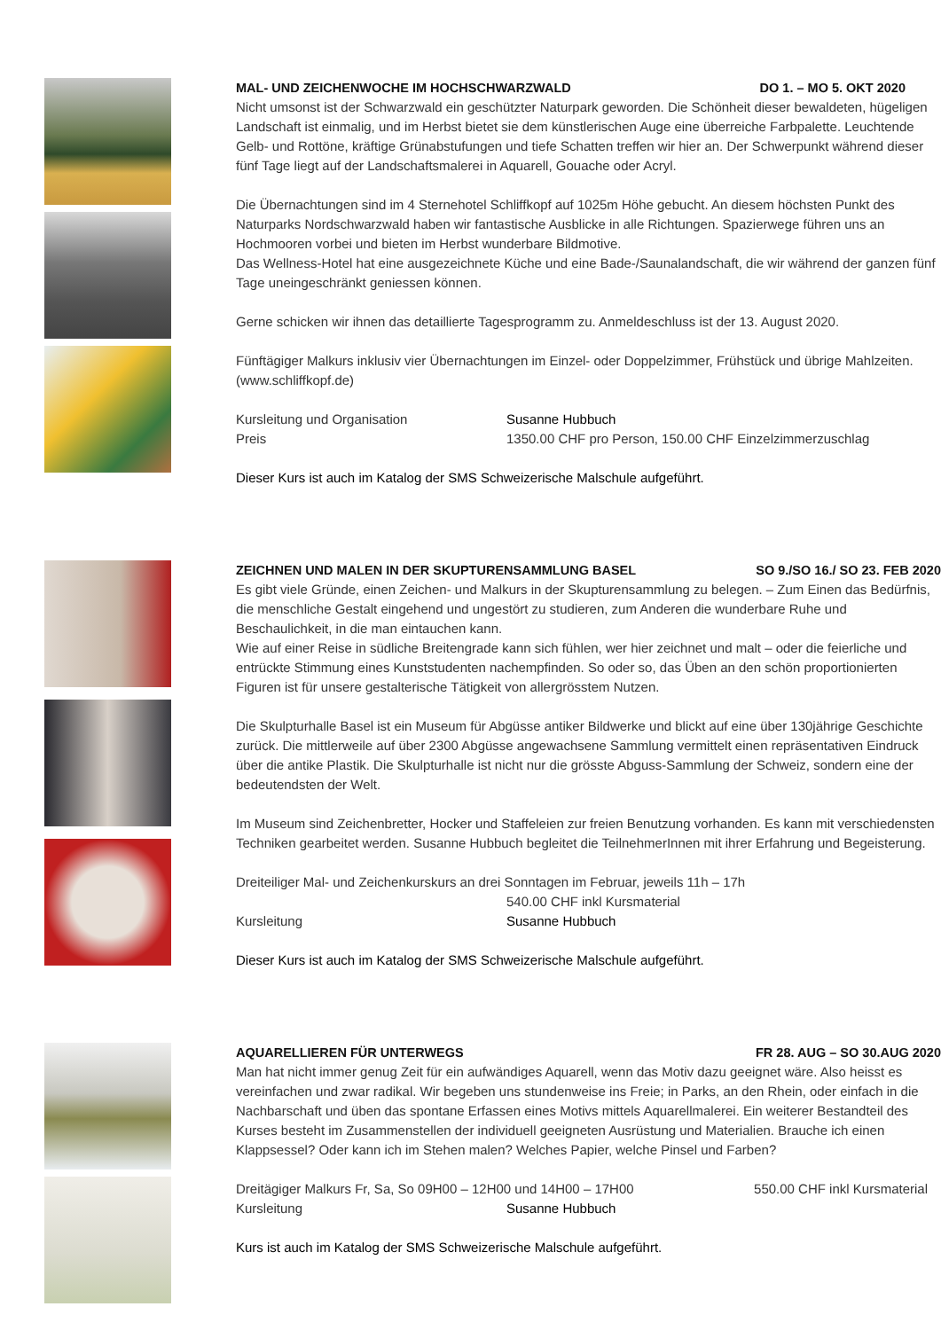MAL- UND ZEICHENWOCHE IM HOCHSCHWARZWALD DO 1. – MO 5. OKT 2020
Nicht umsonst ist der Schwarzwald ein geschützter Naturpark geworden. Die Schönheit dieser bewaldeten, hügeligen Landschaft ist einmalig, und im Herbst bietet sie dem künstlerischen Auge eine überreiche Farbpalette. Leuchtende Gelb- und Rottöne, kräftige Grünabstufungen und tiefe Schatten treffen wir hier an. Der Schwerpunkt während dieser fünf Tage liegt auf der Landschaftsmalerei in Aquarell, Gouache oder Acryl.
Die Übernachtungen sind im 4 Sternehotel Schliffkopf auf 1025m Höhe gebucht. An diesem höchsten Punkt des Naturparks Nordschwarzwald haben wir fantastische Ausblicke in alle Richtungen. Spazierwege führen uns an Hochmooren vorbei und bieten im Herbst wunderbare Bildmotive.
Das Wellness-Hotel hat eine ausgezeichnete Küche und eine Bade-/Saunalandschaft, die wir während der ganzen fünf Tage uneingeschränkt geniessen können.
Gerne schicken wir ihnen das detaillierte Tagesprogramm zu. Anmeldeschluss ist der 13. August 2020.
Fünftägiger Malkurs inklusiv vier Übernachtungen im Einzel- oder Doppelzimmer, Frühstück und übrige Mahlzeiten. (www.schliffkopf.de)
Kursleitung und Organisation Susanne Hubbuch
Preis 1350.00 CHF pro Person, 150.00 CHF Einzelzimmerzuschlag
Dieser Kurs ist auch im Katalog der SMS Schweizerische Malschule aufgeführt.
ZEICHNEN UND MALEN IN DER SKUPTURENSAMMLUNG BASEL SO 9./SO 16./ SO 23. FEB 2020
Es gibt viele Gründe, einen Zeichen- und Malkurs in der Skupturensammlung zu belegen. – Zum Einen das Bedürfnis, die menschliche Gestalt eingehend und ungestört zu studieren, zum Anderen die wunderbare Ruhe und Beschaulichkeit, in die man eintauchen kann.
Wie auf einer Reise in südliche Breitengrade kann sich fühlen, wer hier zeichnet und malt – oder die feierliche und entrückte Stimmung eines Kunststudenten nachempfinden. So oder so, das Üben an den schön proportionierten Figuren ist für unsere gestalterische Tätigkeit von allergrösstem Nutzen.
Die Skulpturhalle Basel ist ein Museum für Abgüsse antiker Bildwerke und blickt auf eine über 130jährige Geschichte zurück. Die mittlerweile auf über 2300 Abgüsse angewachsene Sammlung vermittelt einen repräsentativen Eindruck über die antike Plastik. Die Skulpturhalle ist nicht nur die grösste Abguss-Sammlung der Schweiz, sondern eine der bedeutendsten der Welt.
Im Museum sind Zeichenbretter, Hocker und Staffeleien zur freien Benutzung vorhanden. Es kann mit verschiedensten Techniken gearbeitet werden. Susanne Hubbuch begleitet die TeilnehmerInnen mit ihrer Erfahrung und Begeisterung.
Dreiteiliger Mal- und Zeichenkurskurs an drei Sonntagen im Februar, jeweils 11h – 17h
540.00 CHF inkl Kursmaterial
Kursleitung Susanne Hubbuch
Dieser Kurs ist auch im Katalog der SMS Schweizerische Malschule aufgeführt.
AQUARELLIEREN FÜR UNTERWEGS FR 28. AUG – SO 30.AUG 2020
Man hat nicht immer genug Zeit für ein aufwändiges Aquarell, wenn das Motiv dazu geeignet wäre. Also heisst es vereinfachen und zwar radikal. Wir begeben uns stundenweise ins Freie; in Parks, an den Rhein, oder einfach in die Nachbarschaft und üben das spontane Erfassen eines Motivs mittels Aquarellmalerei. Ein weiterer Bestandteil des Kurses besteht im Zusammenstellen der individuell geeigneten Ausrüstung und Materialien. Brauche ich einen Klappsessel? Oder kann ich im Stehen malen? Welches Papier, welche Pinsel und Farben?
Dreitägiger Malkurs Fr, Sa, So 09H00 – 12H00 und 14H00 – 17H00 550.00 CHF inkl Kursmaterial
Kursleitung Susanne Hubbuch
Kurs ist auch im Katalog der SMS Schweizerische Malschule aufgeführt.